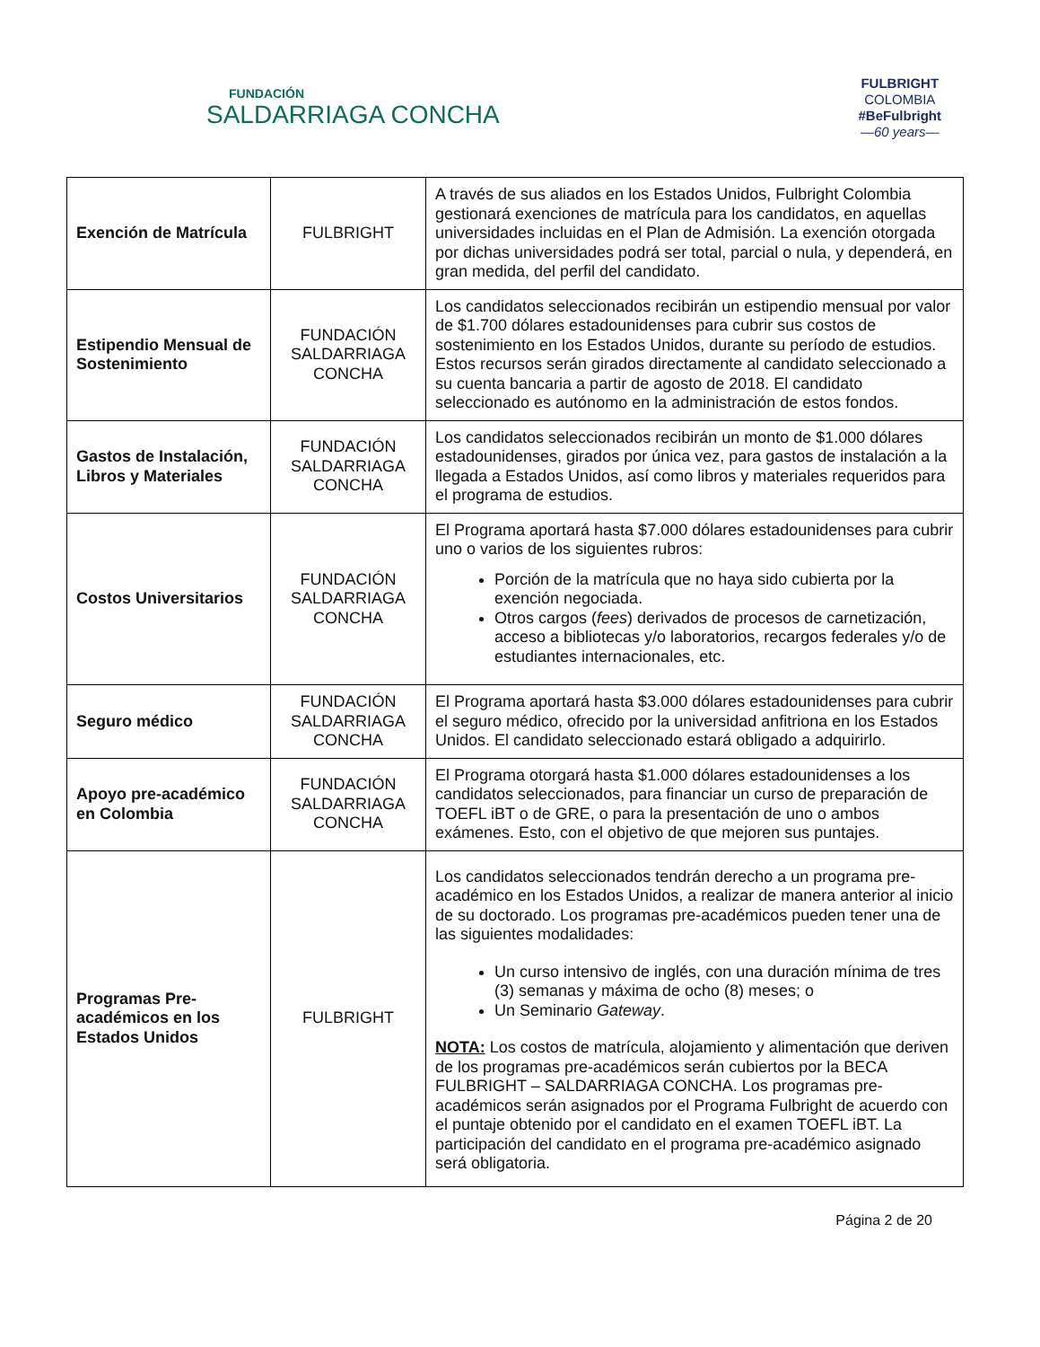FUNDACIÓN
SALDARRIAGA CONCHA
FULBRIGHT
COLOMBIA
#BeFulbright
—60 years—
| Exención de Matrícula | FULBRIGHT | A través de sus aliados en los Estados Unidos, Fulbright Colombia gestionará exenciones de matrícula para los candidatos, en aquellas universidades incluidas en el Plan de Admisión. La exención otorgada por dichas universidades podrá ser total, parcial o nula, y dependerá, en gran medida, del perfil del candidato. |
| Estipendio Mensual de Sostenimiento | FUNDACIÓN SALDARRIAGA CONCHA | Los candidatos seleccionados recibirán un estipendio mensual por valor de $1.700 dólares estadounidenses para cubrir sus costos de sostenimiento en los Estados Unidos, durante su período de estudios. Estos recursos serán girados directamente al candidato seleccionado a su cuenta bancaria a partir de agosto de 2018. El candidato seleccionado es autónomo en la administración de estos fondos. |
| Gastos de Instalación, Libros y Materiales | FUNDACIÓN SALDARRIAGA CONCHA | Los candidatos seleccionados recibirán un monto de $1.000 dólares estadounidenses, girados por única vez, para gastos de instalación a la llegada a Estados Unidos, así como libros y materiales requeridos para el programa de estudios. |
| Costos Universitarios | FUNDACIÓN SALDARRIAGA CONCHA | El Programa aportará hasta $7.000 dólares estadounidenses para cubrir uno o varios de los siguientes rubros: Porción de la matrícula que no haya sido cubierta por la exención negociada. Otros cargos ( fees ) derivados de procesos de carnetización, acceso a bibliotecas y/o laboratorios, recargos federales y/o de estudiantes internacionales, etc. |
| Seguro médico | FUNDACIÓN SALDARRIAGA CONCHA | El Programa aportará hasta $3.000 dólares estadounidenses para cubrir el seguro médico, ofrecido por la universidad anfitriona en los Estados Unidos. El candidato seleccionado estará obligado a adquirirlo. |
| Apoyo pre-académico en Colombia | FUNDACIÓN SALDARRIAGA CONCHA | El Programa otorgará hasta $1.000 dólares estadounidenses a los candidatos seleccionados, para financiar un curso de preparación de TOEFL iBT o de GRE, o para la presentación de uno o ambos exámenes. Esto, con el objetivo de que mejoren sus puntajes. |
| Programas Pre-académicos en los Estados Unidos | FULBRIGHT | Los candidatos seleccionados tendrán derecho a un programa pre-académico en los Estados Unidos, a realizar de manera anterior al inicio de su doctorado. Los programas pre-académicos pueden tener una de las siguientes modalidades: Un curso intensivo de inglés, con una duración mínima de tres (3) semanas y máxima de ocho (8) meses; o Un Seminario Gateway . NOTA: Los costos de matrícula, alojamiento y alimentación que deriven de los programas pre-académicos serán cubiertos por la BECA FULBRIGHT – SALDARRIAGA CONCHA. Los programas pre-académicos serán asignados por el Programa Fulbright de acuerdo con el puntaje obtenido por el candidato en el examen TOEFL iBT. La participación del candidato en el programa pre-académico asignado será obligatoria. |
Página 2 de 20